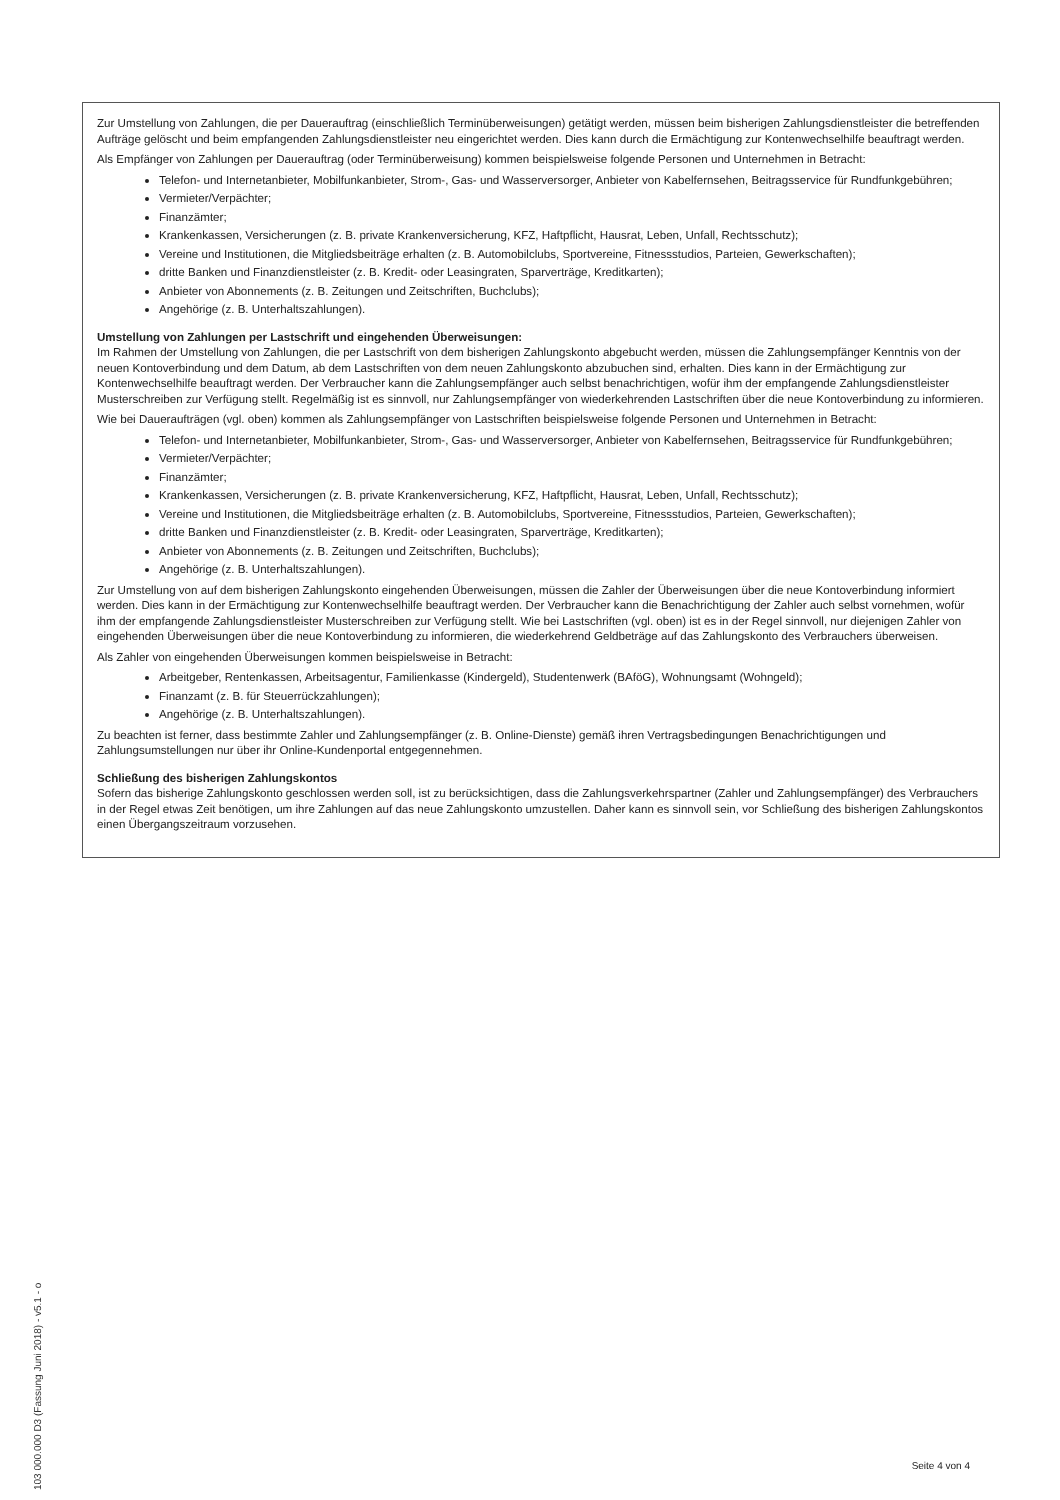Zur Umstellung von Zahlungen, die per Dauerauftrag (einschließlich Terminüberweisungen) getätigt werden, müssen beim bisherigen Zahlungsdienstleister die betreffenden Aufträge gelöscht und beim empfangenden Zahlungsdienstleister neu eingerichtet werden. Dies kann durch die Ermächtigung zur Kontenwechselhilfe beauftragt werden.
Als Empfänger von Zahlungen per Dauerauftrag (oder Terminüberweisung) kommen beispielsweise folgende Personen und Unternehmen in Betracht:
Telefon- und Internetanbieter, Mobilfunkanbieter, Strom-, Gas- und Wasserversorger, Anbieter von Kabelfernsehen, Beitragsservice für Rundfunkgebühren;
Vermieter/Verpächter;
Finanzämter;
Krankenkassen, Versicherungen (z. B. private Krankenversicherung, KFZ, Haftpflicht, Hausrat, Leben, Unfall, Rechtsschutz);
Vereine und Institutionen, die Mitgliedsbeiträge erhalten (z. B. Automobilclubs, Sportvereine, Fitnessstudios, Parteien, Gewerkschaften);
dritte Banken und Finanzdienstleister (z. B. Kredit- oder Leasingraten, Sparverträge, Kreditkarten);
Anbieter von Abonnements (z. B. Zeitungen und Zeitschriften, Buchclubs);
Angehörige (z. B. Unterhaltszahlungen).
Umstellung von Zahlungen per Lastschrift und eingehenden Überweisungen:
Im Rahmen der Umstellung von Zahlungen, die per Lastschrift von dem bisherigen Zahlungskonto abgebucht werden, müssen die Zahlungsempfänger Kenntnis von der neuen Kontoverbindung und dem Datum, ab dem Lastschriften von dem neuen Zahlungskonto abzubuchen sind, erhalten. Dies kann in der Ermächtigung zur Kontenwechselhilfe beauftragt werden. Der Verbraucher kann die Zahlungsempfänger auch selbst benachrichtigen, wofür ihm der empfangende Zahlungsdienstleister Musterschreiben zur Verfügung stellt. Regelmäßig ist es sinnvoll, nur Zahlungsempfänger von wiederkehrenden Lastschriften über die neue Kontoverbindung zu informieren.
Wie bei Daueraufträgen (vgl. oben) kommen als Zahlungsempfänger von Lastschriften beispielsweise folgende Personen und Unternehmen in Betracht:
Telefon- und Internetanbieter, Mobilfunkanbieter, Strom-, Gas- und Wasserversorger, Anbieter von Kabelfernsehen, Beitragsservice für Rundfunkgebühren;
Vermieter/Verpächter;
Finanzämter;
Krankenkassen, Versicherungen (z. B. private Krankenversicherung, KFZ, Haftpflicht, Hausrat, Leben, Unfall, Rechtsschutz);
Vereine und Institutionen, die Mitgliedsbeiträge erhalten (z. B. Automobilclubs, Sportvereine, Fitnessstudios, Parteien, Gewerkschaften);
dritte Banken und Finanzdienstleister (z. B. Kredit- oder Leasingraten, Sparverträge, Kreditkarten);
Anbieter von Abonnements (z. B. Zeitungen und Zeitschriften, Buchclubs);
Angehörige (z. B. Unterhaltszahlungen).
Zur Umstellung von auf dem bisherigen Zahlungskonto eingehenden Überweisungen, müssen die Zahler der Überweisungen über die neue Kontoverbindung informiert werden. Dies kann in der Ermächtigung zur Kontenwechselhilfe beauftragt werden. Der Verbraucher kann die Benachrichtigung der Zahler auch selbst vornehmen, wofür ihm der empfangende Zahlungsdienstleister Musterschreiben zur Verfügung stellt. Wie bei Lastschriften (vgl. oben) ist es in der Regel sinnvoll, nur diejenigen Zahler von eingehenden Überweisungen über die neue Kontoverbindung zu informieren, die wiederkehrend Geldbeträge auf das Zahlungskonto des Verbrauchers überweisen.
Als Zahler von eingehenden Überweisungen kommen beispielsweise in Betracht:
Arbeitgeber, Rentenkassen, Arbeitsagentur, Familienkasse (Kindergeld), Studentenwerk (BAföG), Wohnungsamt (Wohngeld);
Finanzamt (z. B. für Steuerrückzahlungen);
Angehörige (z. B. Unterhaltszahlungen).
Zu beachten ist ferner, dass bestimmte Zahler und Zahlungsempfänger (z. B. Online-Dienste) gemäß ihren Vertragsbedingungen Benachrichtigungen und Zahlungsumstellungen nur über ihr Online-Kundenportal entgegennehmen.
Schließung des bisherigen Zahlungskontos
Sofern das bisherige Zahlungskonto geschlossen werden soll, ist zu berücksichtigen, dass die Zahlungsverkehrspartner (Zahler und Zahlungsempfänger) des Verbrauchers in der Regel etwas Zeit benötigen, um ihre Zahlungen auf das neue Zahlungskonto umzustellen. Daher kann es sinnvoll sein, vor Schließung des bisherigen Zahlungskontos einen Übergangszeitraum vorzusehen.
103 000.000 D3 (Fassung Juni 2018) - v5.1 - o
Seite 4 von 4